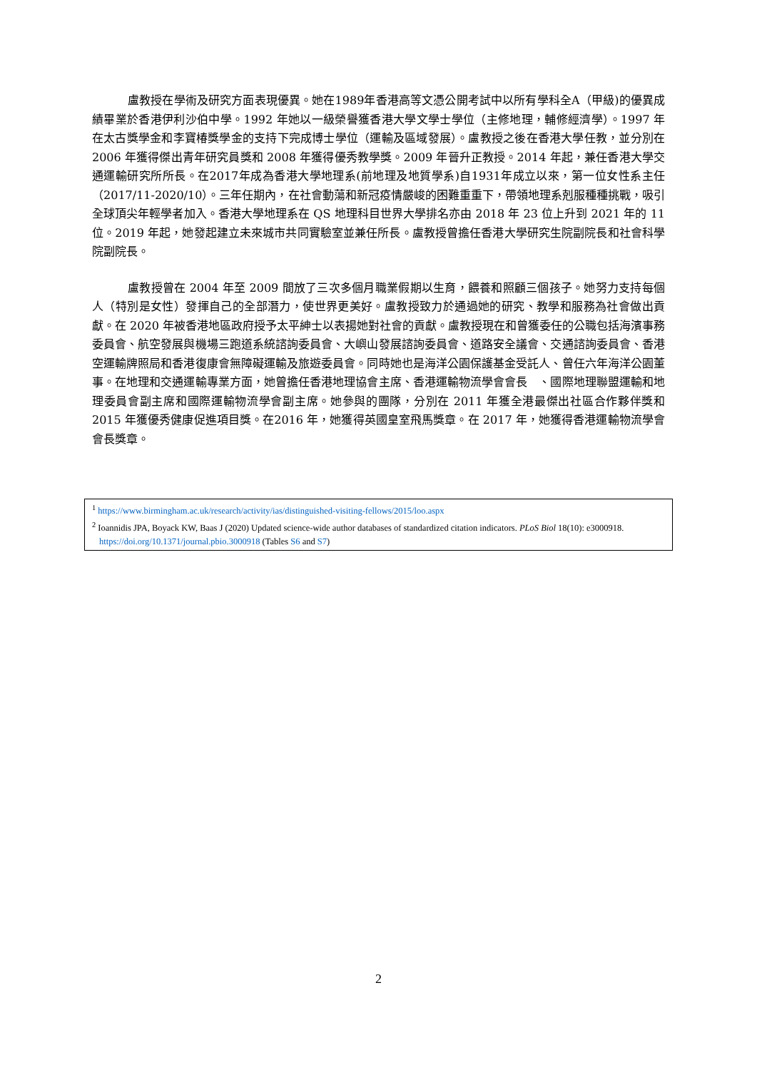盧教授在學術及研究方面表現優異。她在1989年香港高等文憑公開考試中以所有學科全A（甲級)的優異成績畢業於香港伊利沙伯中學。1992 年她以一級榮譽獲香港大學文學士學位（主修地理，輔修經濟學）。1997 年在太古獎學金和李寶椿獎學金的支持下完成博士學位（運輸及區域發展）。盧教授之後在香港大學任教，並分別在 2006 年獲得傑出青年研究員獎和 2008 年獲得優秀教學獎。2009 年晉升正教授。2014 年起，兼任香港大學交通運輸研究所所長。在2017年成為香港大學地理系(前地理及地質學系)自1931年成立以來，第一位女性系主任（2017/11-2020/10）。三年任期內，在社會動蕩和新冠疫情嚴峻的困難重重下，帶領地理系剋服種種挑戰，吸引全球頂尖年輕學者加入。香港大學地理系在 QS 地理科目世界大學排名亦由 2018 年 23 位上升到 2021 年的 11 位。2019 年起，她發起建立未來城市共同實驗室並兼任所長。盧教授曾擔任香港大學研究生院副院長和社會科學院副院長。
盧教授曾在 2004 年至 2009 間放了三次多個月職業假期以生育，餵養和照顧三個孩子。她努力支持每個人（特別是女性）發揮自己的全部潛力，使世界更美好。盧教授致力於通過她的研究、教學和服務為社會做出貢獻。在 2020 年被香港地區政府授予太平紳士以表揚她對社會的貢獻。盧教授現在和曾獲委任的公職包括海濱事務委員會、航空發展與機場三跑道系統諮詢委員會、大嶼山發展諮詢委員會、道路安全議會、交通諮詢委員會、香港空運輸牌照局和香港復康會無障礙運輸及旅遊委員會。同時她也是海洋公園保護基金受託人、曾任六年海洋公園董事。在地理和交通運輸專業方面，她曾擔任香港地理協會主席、香港運輸物流學會會長　、國際地理聯盟運輸和地理委員會副主席和國際運輸物流學會副主席。她參與的團隊，分別在 2011 年獲全港最傑出社區合作夥伴獎和 2015 年獲優秀健康促進項目獎。在2016 年，她獲得英國皇室飛馬獎章。在 2017 年，她獲得香港運輸物流學會會長獎章。
<sup>1</sup> https://www.birmingham.ac.uk/research/activity/ias/distinguished-visiting-fellows/2015/loo.aspx
<sup>2</sup> Ioannidis JPA, Boyack KW, Baas J (2020) Updated science-wide author databases of standardized citation indicators. PLoS Biol 18(10): e3000918. https://doi.org/10.1371/journal.pbio.3000918 (Tables S6 and S7)
2